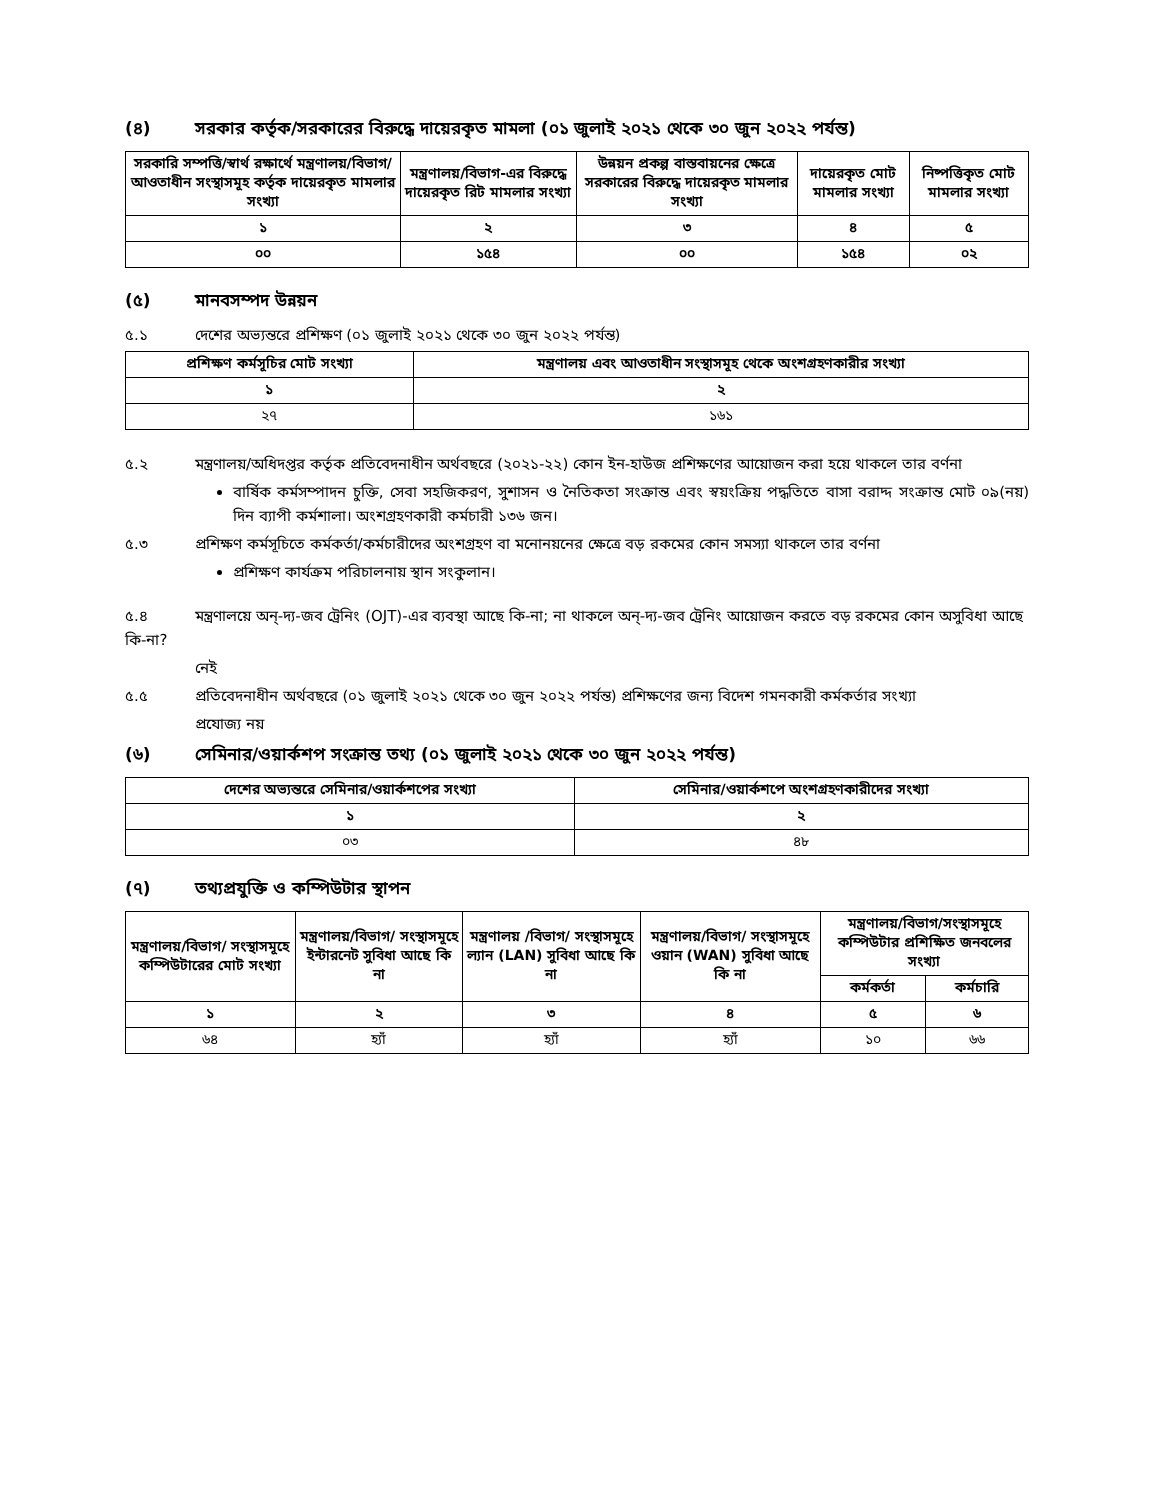(৪) সরকার কর্তৃক/সরকারের বিরুদ্ধে দায়েরকৃত মামলা (০১ জুলাই ২০২১ থেকে ৩০ জুন ২০২২ পর্যন্ত)
| সরকারি সম্পত্তি/স্বার্থ রক্ষার্থে মন্ত্রণালয়/বিভাগ/আওতাধীন সংস্থাসমূহ কর্তৃক দায়েরকৃত মামলার সংখ্যা | মন্ত্রণালয়/বিভাগ-এর বিরুদ্ধে দায়েরকৃত রিট মামলার সংখ্যা | উন্নয়ন প্রকল্প বাস্তবায়নের ক্ষেত্রে সরকারের বিরুদ্ধে দায়েরকৃত মামলার সংখ্যা | দায়েরকৃত মোট মামলার সংখ্যা | নিষ্পত্তিকৃত মোট মামলার সংখ্যা |
| --- | --- | --- | --- | --- |
| ১ | ২ | ৩ | ৪ | ৫ |
| ০০ | ১৫৪ | ০০ | ১৫৪ | ০২ |
(৫) মানবসম্পদ উন্নয়ন
৫.১ দেশের অভ্যন্তরে প্রশিক্ষণ (০১ জুলাই ২০২১ থেকে ৩০ জুন ২০২২ পর্যন্ত)
| প্রশিক্ষণ কর্মসূচির মোট সংখ্যা | মন্ত্রণালয় এবং আওতাধীন সংস্থাসমূহ থেকে অংশগ্রহণকারীর সংখ্যা |
| --- | --- |
| ১ | ২ |
| ২৭ | ১৬১ |
৫.২ মন্ত্রণালয়/অধিদপ্তর কর্তৃক প্রতিবেদনাধীন অর্থবছরে (২০২১-২২) কোন ইন-হাউজ প্রশিক্ষণের আয়োজন করা হয়ে থাকলে তার বর্ণনা
বার্ষিক কর্মসম্পাদন চুক্তি, সেবা সহজিকরণ, সুশাসন ও নৈতিকতা সংক্রান্ত এবং স্বয়ংক্রিয় পদ্ধতিতে বাসা বরাদ্দ সংক্রান্ত মোট ০৯(নয়) দিন ব্যাপী কর্মশালা। অংশগ্রহণকারী কর্মচারী ১৩৬ জন।
৫.৩ প্রশিক্ষণ কর্মসূচিতে কর্মকর্তা/কর্মচারীদের অংশগ্রহণ বা মনোনয়নের ক্ষেত্রে বড় রকমের কোন সমস্যা থাকলে তার বর্ণনা
প্রশিক্ষণ কার্যক্রম পরিচালনায় স্থান সংকুলান।
৫.৪ মন্ত্রণালয়ে অন্-দ্য-জব ট্রেনিং (OJT)-এর ব্যবস্থা আছে কি-না; না থাকলে অন্-দ্য-জব ট্রেনিং আয়োজন করতে বড় রকমের কোন অসুবিধা আছে কি-না?
নেই
৫.৫ প্রতিবেদনাধীন অর্থবছরে (০১ জুলাই ২০২১ থেকে ৩০ জুন ২০২২ পর্যন্ত) প্রশিক্ষণের জন্য বিদেশ গমনকারী কর্মকর্তার সংখ্যা
প্রযোজ্য নয়
(৬) সেমিনার/ওয়ার্কশপ সংক্রান্ত তথ্য (০১ জুলাই ২০২১ থেকে ৩০ জুন ২০২২ পর্যন্ত)
| দেশের অভ্যন্তরে সেমিনার/ওয়ার্কশপের সংখ্যা | সেমিনার/ওয়ার্কশপে অংশগ্রহণকারীদের সংখ্যা |
| --- | --- |
| ১ | ২ |
| ০৩ | ৪৮ |
(৭) তথ্যপ্রযুক্তি ও কম্পিউটার স্থাপন
| মন্ত্রণালয়/বিভাগ/ সংস্থাসমূহে কম্পিউটারের মোট সংখ্যা | মন্ত্রণালয়/বিভাগ/ সংস্থাসমূহে ইন্টারনেট সুবিধা আছে কি না | মন্ত্রণালয় /বিভাগ/ সংস্থাসমূহে ল্যান (LAN) সুবিধা আছে কি না | মন্ত্রণালয়/বিভাগ/ সংস্থাসমূহে ওয়ান (WAN) সুবিধা আছে কি না | মন্ত্রণালয়/বিভাগ/সংস্থাসমূহে কম্পিউটার প্রশিক্ষিত জনবলের সংখ্যা | |
| --- | --- | --- | --- | --- | --- |
| | | | | কর্মকর্তা | কর্মচারি |
| ১ | ২ | ৩ | ৪ | ৫ | ৬ |
| ৬৪ | হ্যাঁ | হ্যাঁ | হ্যাঁ | ১০ | ৬৬ |